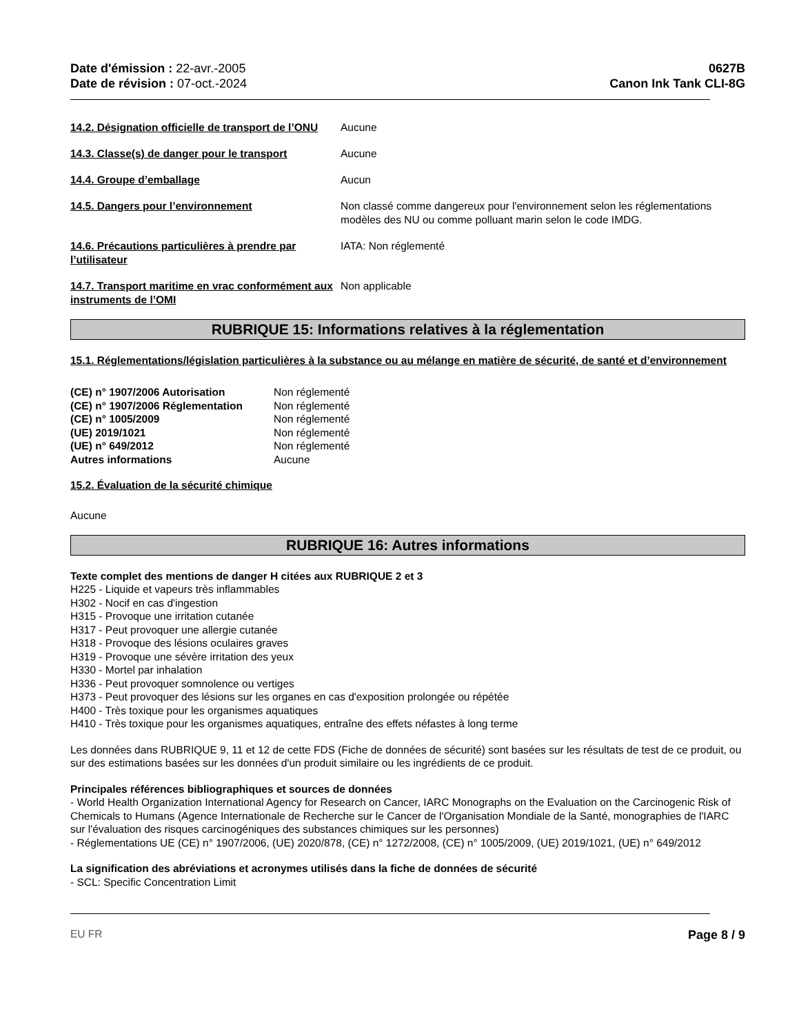Date d'émission : 22-avr.-2005
Date de révision : 07-oct.-2024
0627B
Canon Ink Tank CLI-8G
14.2. Désignation officielle de transport de l’ONU
Aucune
14.3. Classe(s) de danger pour le transport
Aucune
14.4. Groupe d’emballage Aucun
14.5. Dangers pour l’environnement Non classé comme dangereux pour l'environnement selon les réglementations modèles des NU ou comme polluant marin selon le code IMDG.
14.6. Précautions particulières à prendre par l’utilisateur
IATA: Non réglementé
14.7. Transport maritime en vrac conformément aux instruments de l’OMI
Non applicable
RUBRIQUE 15: Informations relatives à la réglementation
15.1. Réglementations/législation particulières à la substance ou au mélange en matière de sécurité, de santé et d’environnement
(CE) n° 1907/2006 Autorisation Non réglementé (CE) n° 1907/2006 Réglementation Non réglementé (CE) n° 1005/2009 Non réglementé (UE) 2019/1021 Non réglementé (UE) n° 649/2012 Non réglementé Autres informations Aucune
15.2. Évaluation de la sécurité chimique
Aucune
RUBRIQUE 16: Autres informations
Texte complet des mentions de danger H citées aux RUBRIQUE 2 et 3
H225 - Liquide et vapeurs très inflammables
H302 - Nocif en cas d'ingestion
H315 - Provoque une irritation cutanée
H317 - Peut provoquer une allergie cutanée
H318 - Provoque des lésions oculaires graves
H319 - Provoque une sévère irritation des yeux
H330 - Mortel par inhalation
H336 - Peut provoquer somnolence ou vertiges
H373 - Peut provoquer des lésions sur les organes en cas d'exposition prolongée ou répétée
H400 - Très toxique pour les organismes aquatiques
H410 - Très toxique pour les organismes aquatiques, entraîne des effets néfastes à long terme
Les données dans RUBRIQUE 9, 11 et 12 de cette FDS (Fiche de données de sécurité) sont basées sur les résultats de test de ce produit, ou sur des estimations basées sur les données d'un produit similaire ou les ingrédients de ce produit.
Principales références bibliographiques et sources de données
- World Health Organization International Agency for Research on Cancer, IARC Monographs on the Evaluation on the Carcinogenic Risk of Chemicals to Humans (Agence Internationale de Recherche sur le Cancer de l'Organisation Mondiale de la Santé, monographies de l'IARC sur l'évaluation des risques carcinogéniques des substances chimiques sur les personnes)
- Réglementations UE (CE) n° 1907/2006, (UE) 2020/878, (CE) n° 1272/2008, (CE) n° 1005/2009, (UE) 2019/1021, (UE) n° 649/2012
La signification des abréviations et acronymes utilisés dans la fiche de données de sécurité
- SCL: Specific Concentration Limit
EU FR Page 8 / 9